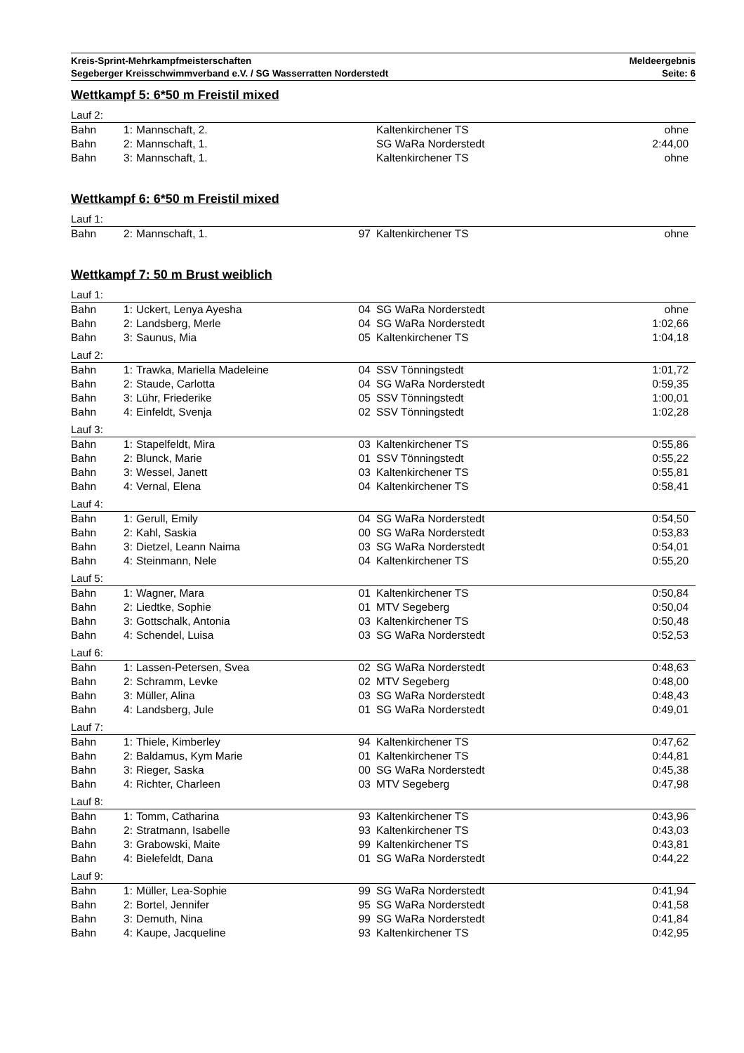Kreis-Sprint-Mehrkampfmeisterschaften
Segeberger Kreisschwimmverband e.V. / SG Wasserratten Norderstedt
Meldeergebnis
Seite: 6
Wettkampf 5: 6*50 m Freistil mixed
Lauf 2:
| Bahn | 1: | Mannschaft, 2. | | Kaltenkirchener TS | ohne |
| Bahn | 2: | Mannschaft, 1. | | SG WaRa Norderstedt | 2:44,00 |
| Bahn | 3: | Mannschaft, 1. | | Kaltenkirchener TS | ohne |
Wettkampf 6: 6*50 m Freistil mixed
Lauf 1:
| Bahn | 2: | Mannschaft, 1. | 97 | Kaltenkirchener TS | ohne |
Wettkampf 7: 50 m Brust weiblich
Lauf 1:
| Bahn | 1: | Uckert, Lenya Ayesha | 04 | SG WaRa Norderstedt | ohne |
| Bahn | 2: | Landsberg, Merle | 04 | SG WaRa Norderstedt | 1:02,66 |
| Bahn | 3: | Saunus, Mia | 05 | Kaltenkirchener TS | 1:04,18 |
Lauf 2:
| Bahn | 1: | Trawka, Mariella Madeleine | 04 | SSV Tönningstedt | 1:01,72 |
| Bahn | 2: | Staude, Carlotta | 04 | SG WaRa Norderstedt | 0:59,35 |
| Bahn | 3: | Lühr, Friederike | 05 | SSV Tönningstedt | 1:00,01 |
| Bahn | 4: | Einfeldt, Svenja | 02 | SSV Tönningstedt | 1:02,28 |
Lauf 3:
| Bahn | 1: | Stapelfeldt, Mira | 03 | Kaltenkirchener TS | 0:55,86 |
| Bahn | 2: | Blunck, Marie | 01 | SSV Tönningstedt | 0:55,22 |
| Bahn | 3: | Wessel, Janett | 03 | Kaltenkirchener TS | 0:55,81 |
| Bahn | 4: | Vernal, Elena | 04 | Kaltenkirchener TS | 0:58,41 |
Lauf 4:
| Bahn | 1: | Gerull, Emily | 04 | SG WaRa Norderstedt | 0:54,50 |
| Bahn | 2: | Kahl, Saskia | 00 | SG WaRa Norderstedt | 0:53,83 |
| Bahn | 3: | Dietzel, Leann Naima | 03 | SG WaRa Norderstedt | 0:54,01 |
| Bahn | 4: | Steinmann, Nele | 04 | Kaltenkirchener TS | 0:55,20 |
Lauf 5:
| Bahn | 1: | Wagner, Mara | 01 | Kaltenkirchener TS | 0:50,84 |
| Bahn | 2: | Liedtke, Sophie | 01 | MTV Segeberg | 0:50,04 |
| Bahn | 3: | Gottschalk, Antonia | 03 | Kaltenkirchener TS | 0:50,48 |
| Bahn | 4: | Schendel, Luisa | 03 | SG WaRa Norderstedt | 0:52,53 |
Lauf 6:
| Bahn | 1: | Lassen-Petersen, Svea | 02 | SG WaRa Norderstedt | 0:48,63 |
| Bahn | 2: | Schramm, Levke | 02 | MTV Segeberg | 0:48,00 |
| Bahn | 3: | Müller, Alina | 03 | SG WaRa Norderstedt | 0:48,43 |
| Bahn | 4: | Landsberg, Jule | 01 | SG WaRa Norderstedt | 0:49,01 |
Lauf 7:
| Bahn | 1: | Thiele, Kimberley | 94 | Kaltenkirchener TS | 0:47,62 |
| Bahn | 2: | Baldamus, Kym Marie | 01 | Kaltenkirchener TS | 0:44,81 |
| Bahn | 3: | Rieger, Saska | 00 | SG WaRa Norderstedt | 0:45,38 |
| Bahn | 4: | Richter, Charleen | 03 | MTV Segeberg | 0:47,98 |
Lauf 8:
| Bahn | 1: | Tomm, Catharina | 93 | Kaltenkirchener TS | 0:43,96 |
| Bahn | 2: | Stratmann, Isabelle | 93 | Kaltenkirchener TS | 0:43,03 |
| Bahn | 3: | Grabowski, Maite | 99 | Kaltenkirchener TS | 0:43,81 |
| Bahn | 4: | Bielefeldt, Dana | 01 | SG WaRa Norderstedt | 0:44,22 |
Lauf 9:
| Bahn | 1: | Müller, Lea-Sophie | 99 | SG WaRa Norderstedt | 0:41,94 |
| Bahn | 2: | Bortel, Jennifer | 95 | SG WaRa Norderstedt | 0:41,58 |
| Bahn | 3: | Demuth, Nina | 99 | SG WaRa Norderstedt | 0:41,84 |
| Bahn | 4: | Kaupe, Jacqueline | 93 | Kaltenkirchener TS | 0:42,95 |